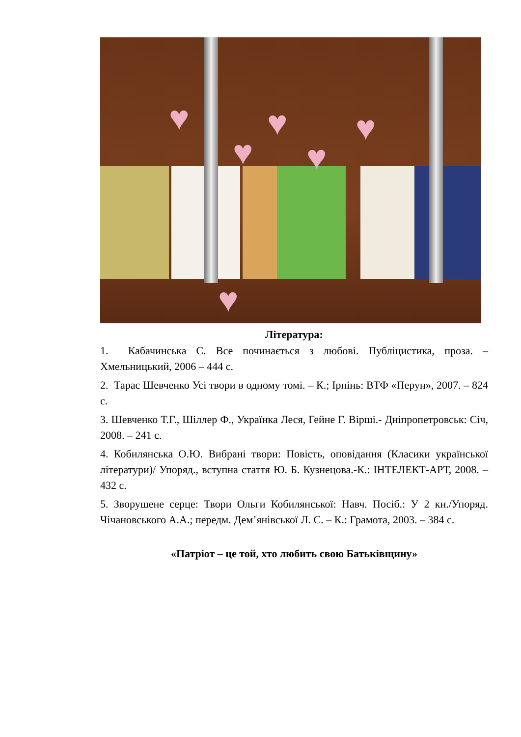♥ ♥ ♥
♥ ♥
♥
Література:
1. Кабачинська С. Все починається з любові. Публіцистика, проза. – Хмельницький, 2006 – 444 с.
2. Тарас Шевченко Усі твори в одному томі. – К.; Ірпінь: ВТФ «Перун», 2007. – 824 с.
3. Шевченко Т.Г., Шіллер Ф., Українка Леся, Гейне Г. Вірші.- Дніпропетровськ: Січ, 2008. – 241 с.
4. Кобилянська О.Ю. Вибрані твори: Повість, оповідання (Класики української літератури)/ Упоряд., вступна стаття Ю. Б. Кузнецова.-К.: ІНТЕЛЕКТ-АРТ, 2008. – 432 с.
5. Зворушене серце: Твори Ольги Кобилянської: Навч. Посіб.: У 2 кн./Упоряд. Чічановського А.А.; передм. Дем’янівської Л. С. – К.: Грамота, 2003. – 384 с.
«Патріот – це той, хто любить свою Батьківщину»